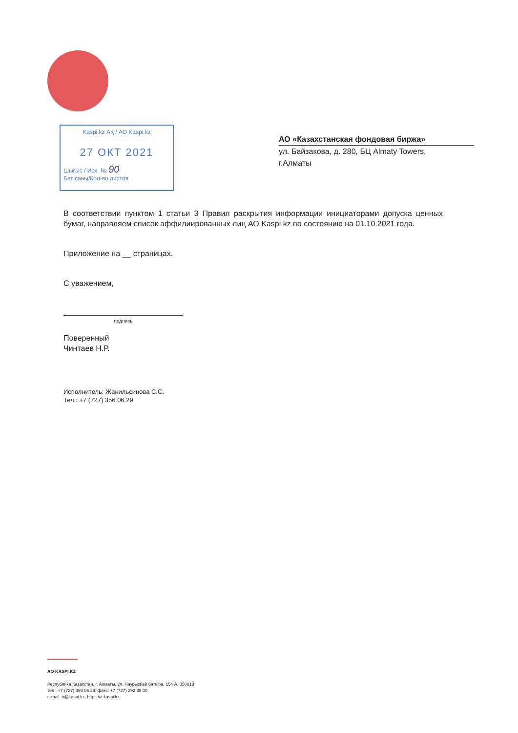Kaspi.kz АҚ / АО Kaspi.kz
27 ОКТ 2021
Шығыс / Исх. № 90
Бет саны/Кол-во листов
АО «Казахстанская фондовая биржа»
ул. Байзакова, д. 280, БЦ Almaty Towers,
г.Алматы
В соответствии пунктом 1 статьи 3 Правил раскрытия информации инициаторами допуска ценных бумаг, направляем список аффилиированных лиц АО Kaspi.kz по состоянию на 01.10.2021 года.
Приложение на __ страницах.
С уважением,
подпись
Поверенный
Чинтаев Н.Р.
Исполнитель: Жанильсинова С.С.
Тел.: +7 (727) 356 06 29
АО KASPI.KZ
Республика Казахстан, г. Алматы, ул. Наурызбай батыра, 154 А, 050013
тел.: +7 (727) 356 06 29; факс: +7 (727) 292 39 00
e-mail: ir@kaspi.kz, https://ir.kaspi.kz